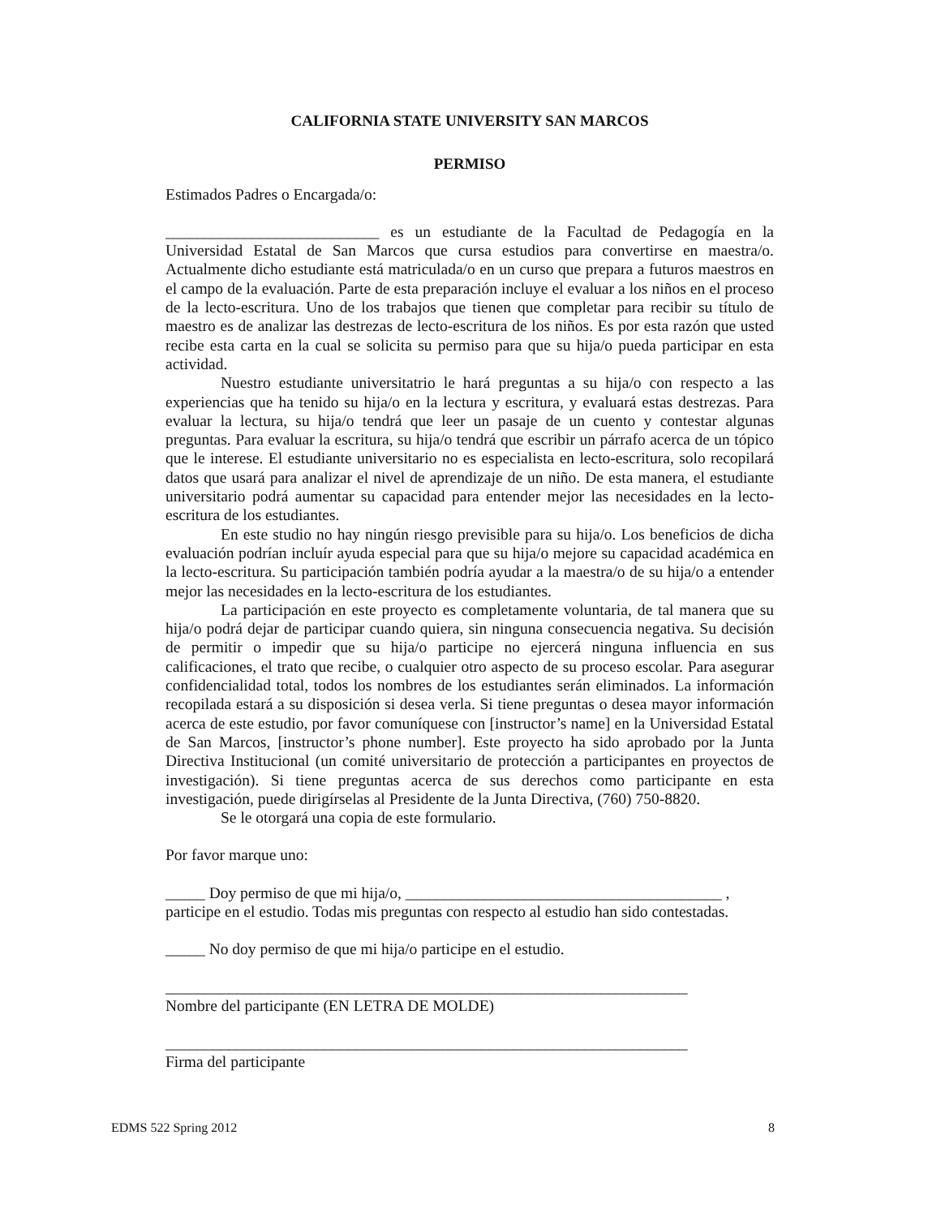CALIFORNIA STATE UNIVERSITY SAN MARCOS
PERMISO
Estimados Padres o Encargada/o:
___________________________ es un estudiante de la Facultad de Pedagogía en la Universidad Estatal de San Marcos que cursa estudios para convertirse en maestra/o. Actualmente dicho estudiante está matriculada/o en un curso que prepara a futuros maestros en el campo de la evaluación. Parte de esta preparación incluye el evaluar a los niños en el proceso de la lecto-escritura. Uno de los trabajos que tienen que completar para recibir su título de maestro es de analizar las destrezas de lecto-escritura de los niños. Es por esta razón que usted recibe esta carta en la cual se solicita su permiso para que su hija/o pueda participar en esta actividad.
Nuestro estudiante universitatrio le hará preguntas a su hija/o con respecto a las experiencias que ha tenido su hija/o en la lectura y escritura, y evaluará estas destrezas. Para evaluar la lectura, su hija/o tendrá que leer un pasaje de un cuento y contestar algunas preguntas. Para evaluar la escritura, su hija/o tendrá que escribir un párrafo acerca de un tópico que le interese. El estudiante universitario no es especialista en lecto-escritura, solo recopilará datos que usará para analizar el nivel de aprendizaje de un niño. De esta manera, el estudiante universitario podrá aumentar su capacidad para entender mejor las necesidades en la lecto-escritura de los estudiantes.
En este studio no hay ningún riesgo previsible para su hija/o. Los beneficios de dicha evaluación podrían incluír ayuda especial para que su hija/o mejore su capacidad académica en la lecto-escritura. Su participación también podría ayudar a la maestra/o de su hija/o a entender mejor las necesidades en la lecto-escritura de los estudiantes.
La participación en este proyecto es completamente voluntaria, de tal manera que su hija/o podrá dejar de participar cuando quiera, sin ninguna consecuencia negativa. Su decisión de permitir o impedir que su hija/o participe no ejercerá ninguna influencia en sus calificaciones, el trato que recibe, o cualquier otro aspecto de su proceso escolar. Para asegurar confidencialidad total, todos los nombres de los estudiantes serán eliminados. La información recopilada estará a su disposición si desea verla. Si tiene preguntas o desea mayor información acerca de este estudio, por favor comuníquese con [instructor’s name] en la Universidad Estatal de San Marcos, [instructor’s phone number]. Este proyecto ha sido aprobado por la Junta Directiva Institucional (un comité universitario de protección a participantes en proyectos de investigación). Si tiene preguntas acerca de sus derechos como participante en esta investigación, puede dirigírselas al Presidente de la Junta Directiva, (760) 750-8820.
Se le otorgará una copia de este formulario.
Por favor marque uno:
_____ Doy permiso de que mi hija/o, ________________________________________ , participe en el estudio. Todas mis preguntas con respecto al estudio han sido contestadas.
_____ No doy permiso de que mi hija/o participe en el estudio.
__________________________________________________________________
Nombre del participante (EN LETRA DE MOLDE)
__________________________________________________________________
Firma del participante
EDMS 522 Spring 2012 8